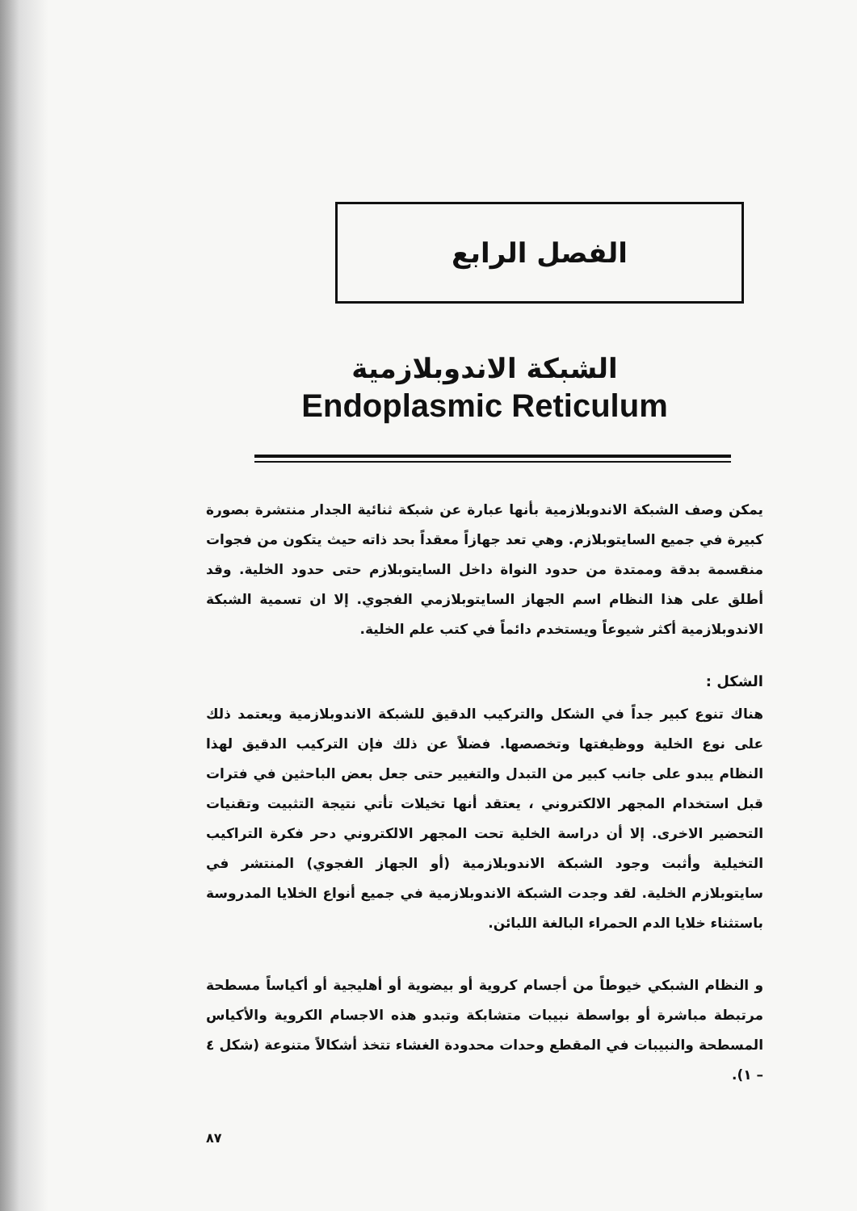الفصل الرابع
الشبكة الاندوبلازمية
Endoplasmic Reticulum
يمكن وصف الشبكة الاندوبلازمية بأنها عبارة عن شبكة ثنائية الجدار منتشرة بصورة كبيرة في جميع السايتوبلازم. وهي تعد جهازاً معقداً بحد ذاته حيث يتكون من فجوات منقسمة بدقة وممتدة من حدود النواة داخل السايتوبلازم حتى حدود الخلية. وقد أطلق على هذا النظام اسم الجهاز السايتوبلازمي الفجوي. إلا ان تسمية الشبكة الاندوبلازمية أكثر شيوعاً ويستخدم دائماً في كتب علم الخلية.
الشكل :
هناك تنوع كبير جداً في الشكل والتركيب الدقيق للشبكة الاندوبلازمية ويعتمد ذلك على نوع الخلية ووظيفتها وتخصصها. فضلاً عن ذلك فإن التركيب الدقيق لهذا النظام يبدو على جانب كبير من التبدل والتغيير حتى جعل بعض الباحثين في فترات قبل استخدام المجهر الالكتروني ، يعتقد أنها تخيلات تأتي نتيجة التثبيت وتقنيات التحضير الاخرى. إلا أن دراسة الخلية تحت المجهر الالكتروني دحر فكرة التراكيب التخيلية وأثبت وجود الشبكة الاندوبلازمية (أو الجهاز الفجوي) المنتشر في سايتوبلازم الخلية. لقد وجدت الشبكة الاندوبلازمية في جميع أنواع الخلايا المدروسة باستثناء خلايا الدم الحمراء البالغة اللبائن.
و النظام الشبكي خيوطاً من أجسام كروية أو بيضوية أو أهليجية أو أكياساً مسطحة مرتبطة مباشرة أو بواسطة نبيبات متشابكة وتبدو هذه الاجسام الكروية والأكياس المسطحة والنبيبات في المقطع وحدات محدودة الغشاء تتخذ أشكالاً متنوعة (شكل ٤ – ١).
٨٧